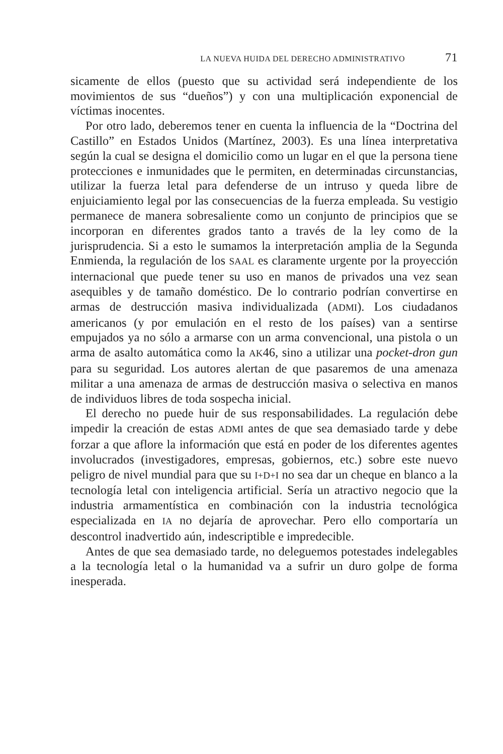LA NUEVA HUIDA DEL DERECHO ADMINISTRATIVO 71
sicamente de ellos (puesto que su actividad será independiente de los movimientos de sus “dueños”) y con una multiplicación exponencial de víctimas inocentes.
Por otro lado, deberemos tener en cuenta la influencia de la “Doctrina del Castillo” en Estados Unidos (Martínez, 2003). Es una línea interpretativa según la cual se designa el domicilio como un lugar en el que la persona tiene protecciones e inmunidades que le permiten, en determinadas circunstancias, utilizar la fuerza letal para defenderse de un intruso y queda libre de enjuiciamiento legal por las consecuencias de la fuerza empleada. Su vestigio permanece de manera sobresaliente como un conjunto de principios que se incorporan en diferentes grados tanto a través de la ley como de la jurisprudencia. Si a esto le sumamos la interpretación amplia de la Segunda Enmienda, la regulación de los SAAL es claramente urgente por la proyección internacional que puede tener su uso en manos de privados una vez sean asequibles y de tamaño doméstico. De lo contrario podrían convertirse en armas de destrucción masiva individualizada (ADMI). Los ciudadanos americanos (y por emulación en el resto de los países) van a sentirse empujados ya no sólo a armarse con un arma convencional, una pistola o un arma de asalto automática como la AK46, sino a utilizar una pocket-dron gun para su seguridad. Los autores alertan de que pasaremos de una amenaza militar a una amenaza de armas de destrucción masiva o selectiva en manos de individuos libres de toda sospecha inicial.
El derecho no puede huir de sus responsabilidades. La regulación debe impedir la creación de estas ADMI antes de que sea demasiado tarde y debe forzar a que aflore la información que está en poder de los diferentes agentes involucrados (investigadores, empresas, gobiernos, etc.) sobre este nuevo peligro de nivel mundial para que su I+D+I no sea dar un cheque en blanco a la tecnología letal con inteligencia artificial. Sería un atractivo negocio que la industria armamentística en combinación con la industria tecnológica especializada en IA no dejaría de aprovechar. Pero ello comportaría un descontrol inadvertido aún, indescriptible e impredecible.
Antes de que sea demasiado tarde, no deleguemos potestades indelegables a la tecnología letal o la humanidad va a sufrir un duro golpe de forma inesperada.